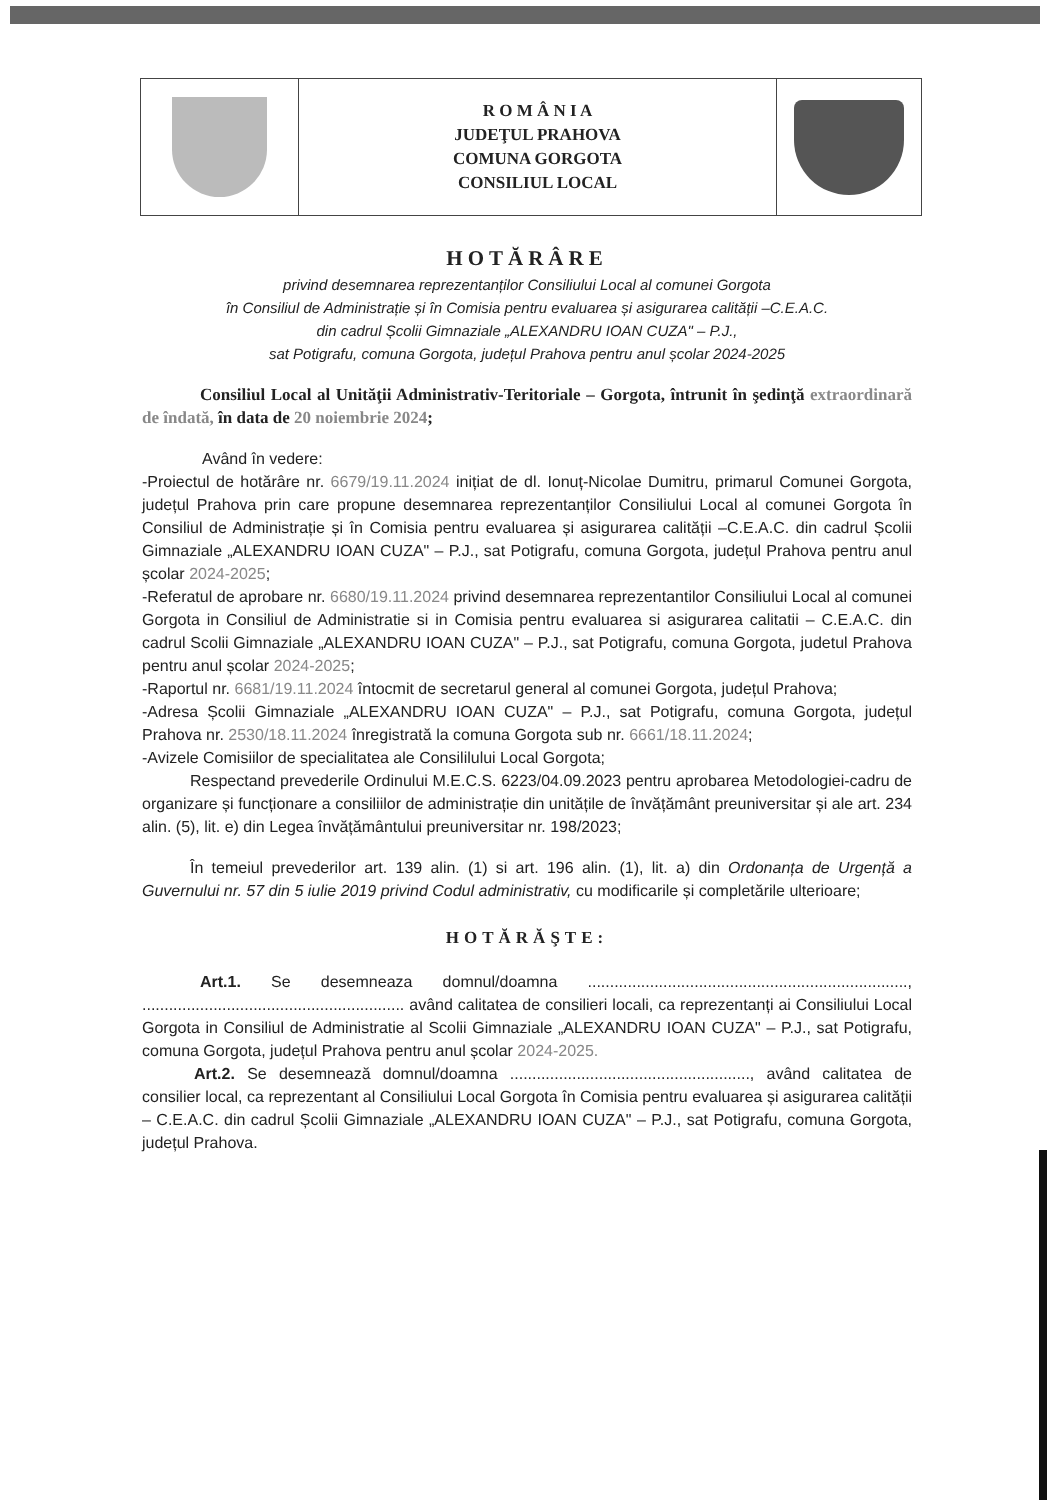| | R O M Â N I A JUDEŢUL PRAHOVA COMUNA GORGOTA CONSILIUL LOCAL | |
HOTĂRÂRE
privind desemnarea reprezentanților Consiliului Local al comunei Gorgota
în Consiliul de Administrație și în Comisia pentru evaluarea și asigurarea calității –C.E.A.C.
din cadrul Școlii Gimnaziale „ALEXANDRU IOAN CUZA" – P.J.,
sat Potigrafu, comuna Gorgota, județul Prahova pentru anul școlar 2024-2025
Consiliul Local al Unităţii Administrativ-Teritoriale – Gorgota, întrunit în şedinţă extraordinară de îndată, în data de 20 noiembrie 2024;
Având în vedere:
-Proiectul de hotărâre nr. 6679/19.11.2024 inițiat de dl. Ionuț-Nicolae Dumitru, primarul Comunei Gorgota, județul Prahova prin care propune desemnarea reprezentanților Consiliului Local al comunei Gorgota în Consiliul de Administrație și în Comisia pentru evaluarea și asigurarea calității –C.E.A.C. din cadrul Școlii Gimnaziale „ALEXANDRU IOAN CUZA" – P.J., sat Potigrafu, comuna Gorgota, județul Prahova pentru anul școlar 2024-2025;
-Referatul de aprobare nr. 6680/19.11.2024 privind desemnarea reprezentantilor Consiliului Local al comunei Gorgota in Consiliul de Administratie si in Comisia pentru evaluarea si asigurarea calitatii – C.E.A.C. din cadrul Scolii Gimnaziale „ALEXANDRU IOAN CUZA" – P.J., sat Potigrafu, comuna Gorgota, judetul Prahova pentru anul școlar 2024-2025;
-Raportul nr. 6681/19.11.2024 întocmit de secretarul general al comunei Gorgota, județul Prahova;
-Adresa Școlii Gimnaziale „ALEXANDRU IOAN CUZA" – P.J., sat Potigrafu, comuna Gorgota, județul Prahova nr. 2530/18.11.2024 înregistrată la comuna Gorgota sub nr. 6661/18.11.2024;
-Avizele Comisiilor de specialitatea ale Consililului Local Gorgota;
Respectand prevederile Ordinului M.E.C.S. 6223/04.09.2023 pentru aprobarea Metodologiei-cadru de organizare și funcționare a consiliilor de administrație din unitățile de învățământ preuniversitar și ale art. 234 alin. (5), lit. e) din Legea învățământului preuniversitar nr. 198/2023;
În temeiul prevederilor art. 139 alin. (1) si art. 196 alin. (1), lit. a) din Ordonanța de Urgență a Guvernului nr. 57 din 5 iulie 2019 privind Codul administrativ, cu modificarile și completările ulterioare;
HOTĂRĂŞTE:
Art.1. Se desemneaza domnul/doamna ........................................................................, ........................................................... având calitatea de consilieri locali, ca reprezentanți ai Consiliului Local Gorgota in Consiliul de Administratie al Scolii Gimnaziale „ALEXANDRU IOAN CUZA" – P.J., sat Potigrafu, comuna Gorgota, județul Prahova pentru anul școlar 2024-2025.
Art.2. Se desemnează domnul/doamna ......................................................, având calitatea de consilier local, ca reprezentant al Consiliului Local Gorgota în Comisia pentru evaluarea și asigurarea calității – C.E.A.C. din cadrul Școlii Gimnaziale „ALEXANDRU IOAN CUZA" – P.J., sat Potigrafu, comuna Gorgota, județul Prahova.